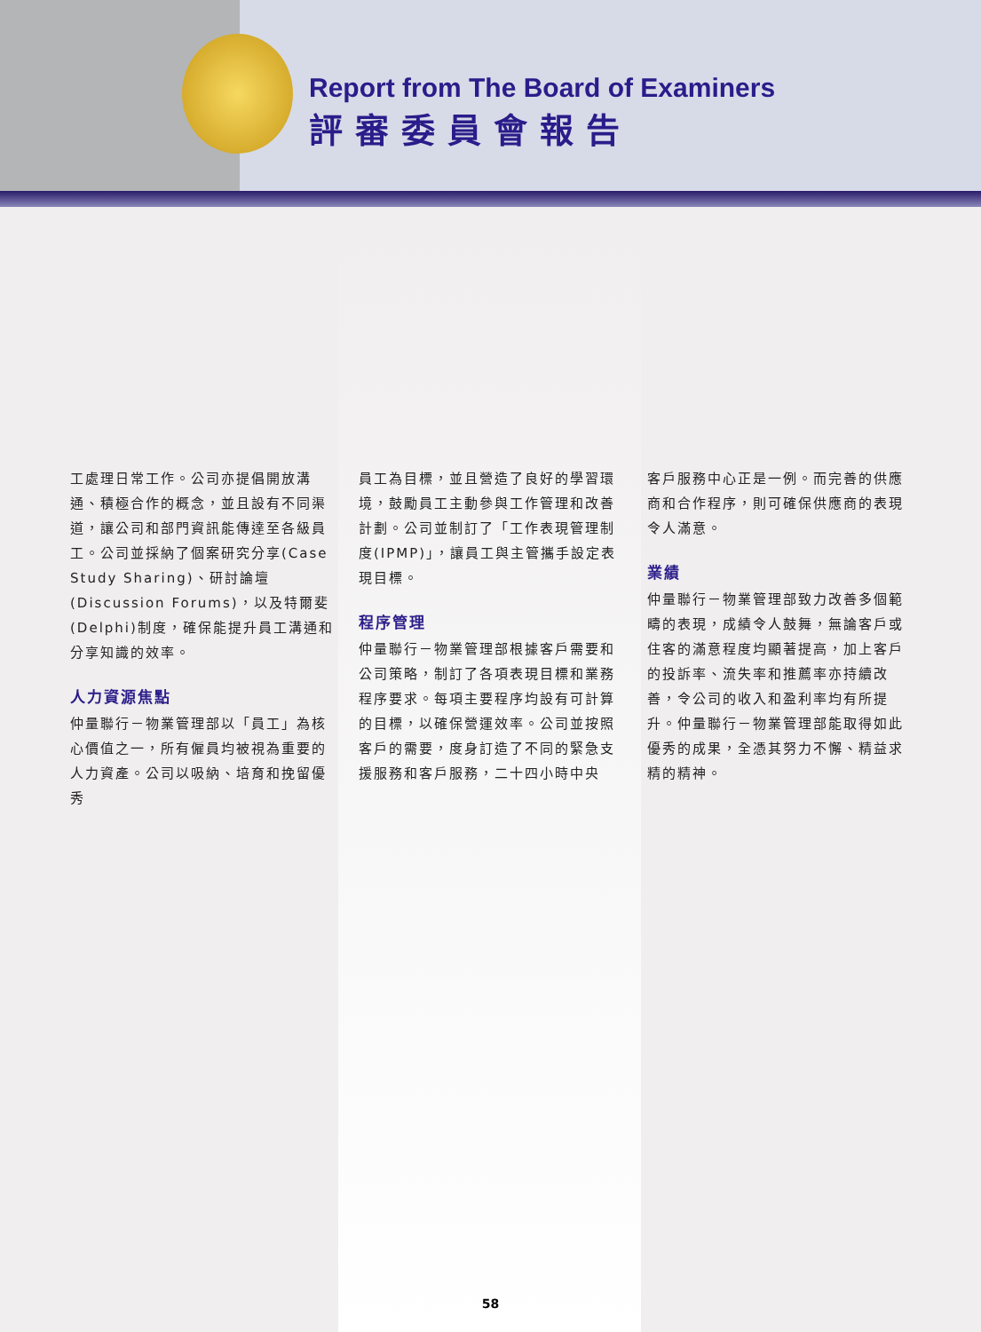Report from The Board of Examiners
評審委員會報告
工處理日常工作。公司亦提倡開放溝通、積極合作的概念，並且設有不同渠道，讓公司和部門資訊能傳達至各級員工。公司並採納了個案研究分享(Case Study Sharing)、研討論壇(Discussion Forums)，以及特爾斐(Delphi)制度，確保能提升員工溝通和分享知識的效率。
人力資源焦點
仲量聯行－物業管理部以「員工」為核心價值之一，所有僱員均被視為重要的人力資產。公司以吸納、培育和挽留優秀
員工為目標，並且營造了良好的學習環境，鼓勵員工主動參與工作管理和改善計劃。公司並制訂了「工作表現管理制度(IPMP)」，讓員工與主管攜手設定表現目標。
程序管理
仲量聯行－物業管理部根據客戶需要和公司策略，制訂了各項表現目標和業務程序要求。每項主要程序均設有可計算的目標，以確保營運效率。公司並按照客戶的需要，度身訂造了不同的緊急支援服務和客戶服務，二十四小時中央
客戶服務中心正是一例。而完善的供應商和合作程序，則可確保供應商的表現令人滿意。
業績
仲量聯行－物業管理部致力改善多個範疇的表現，成績令人鼓舞，無論客戶或住客的滿意程度均顯著提高，加上客戶的投訴率、流失率和推薦率亦持續改善，令公司的收入和盈利率均有所提升。仲量聯行－物業管理部能取得如此優秀的成果，全憑其努力不懈、精益求精的精神。
58